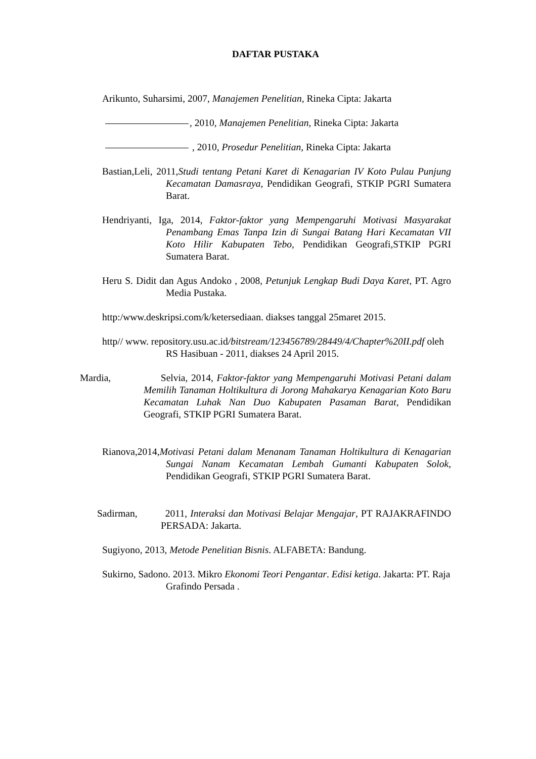DAFTAR PUSTAKA
Arikunto, Suharsimi, 2007, Manajemen Penelitian, Rineka Cipta: Jakarta
, 2010, Manajemen Penelitian, Rineka Cipta: Jakarta
, 2010, Prosedur Penelitian, Rineka Cipta: Jakarta
Bastian,Leli, 2011,Studi tentang Petani Karet di Kenagarian IV Koto Pulau Punjung Kecamatan Damasraya, Pendidikan Geografi, STKIP PGRI Sumatera Barat.
Hendriyanti, Iga, 2014, Faktor-faktor yang Mempengaruhi Motivasi Masyarakat Penambang Emas Tanpa Izin di Sungai Batang Hari Kecamatan VII Koto Hilir Kabupaten Tebo, Pendidikan Geografi,STKIP PGRI Sumatera Barat.
Heru S. Didit dan Agus Andoko , 2008, Petunjuk Lengkap Budi Daya Karet, PT. Agro Media Pustaka.
http:/www.deskripsi.com/k/ketersediaan. diakses tanggal 25maret 2015.
http// www. repository.usu.ac.id/bitstream/123456789/28449/4/Chapter%20II.pdf oleh RS Hasibuan - 2011, diakses 24 April 2015.
Mardia, Selvia, 2014, Faktor-faktor yang Mempengaruhi Motivasi Petani dalam Memilih Tanaman Holtikultura di Jorong Mahakarya Kenagarian Koto Baru Kecamatan Luhak Nan Duo Kabupaten Pasaman Barat, Pendidikan Geografi, STKIP PGRI Sumatera Barat.
Rianova,2014,Motivasi Petani dalam Menanam Tanaman Holtikultura di Kenagarian Sungai Nanam Kecamatan Lembah Gumanti Kabupaten Solok, Pendidikan Geografi, STKIP PGRI Sumatera Barat.
Sadirman, 2011, Interaksi dan Motivasi Belajar Mengajar, PT RAJAKRAFINDO PERSADA: Jakarta.
Sugiyono, 2013, Metode Penelitian Bisnis. ALFABETA: Bandung.
Sukirno, Sadono. 2013. Mikro Ekonomi Teori Pengantar. Edisi ketiga. Jakarta: PT. Raja Grafindo Persada .